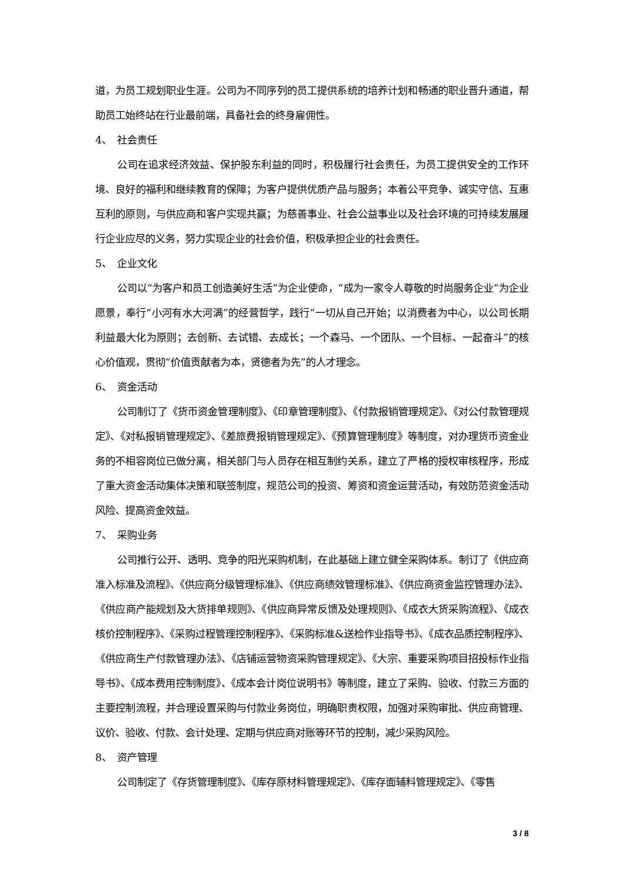道，为员工规划职业生涯。公司为不同序列的员工提供系统的培养计划和畅通的职业晋升通道，帮助员工始终站在行业最前端，具备社会的终身雇佣性。
4、 社会责任
公司在追求经济效益、保护股东利益的同时，积极履行社会责任，为员工提供安全的工作环境、良好的福利和继续教育的保障；为客户提供优质产品与服务；本着公平竞争、诚实守信、互惠互利的原则，与供应商和客户实现共赢；为慈善事业、社会公益事业以及社会环境的可持续发展履行企业应尽的义务，努力实现企业的社会价值，积极承担企业的社会责任。
5、 企业文化
公司以“为客户和员工创造美好生活”为企业使命，“成为一家令人尊敬的时尚服务企业”为企业愿景，奉行“小河有水大河满”的经营哲学，践行“一切从自己开始；以消费者为中心，以公司长期利益最大化为原则；去创新、去试错、去成长；一个森马、一个团队、一个目标、一起奋斗”的核心价值观，贯彻“价值贡献者为本，贤德者为先”的人才理念。
6、 资金活动
公司制订了《货币资金管理制度》、《印章管理制度》、《付款报销管理规定》、《对公付款管理规定》、《对私报销管理规定》、《差旅费报销管理规定》、《预算管理制度》等制度，对办理货币资金业务的不相容岗位已做分离，相关部门与人员存在相互制约关系，建立了严格的授权审核程序，形成了重大资金活动集体决策和联签制度，规范公司的投资、筹资和资金运营活动，有效防范资金活动风险、提高资金效益。
7、 采购业务
公司推行公开、透明、竞争的阳光采购机制，在此基础上建立健全采购体系。制订了《供应商准入标准及流程》、《供应商分级管理标准》、《供应商绩效管理标准》、《供应商资金监控管理办法》、《供应商产能规划及大货排单规则》、《供应商异常反馈及处理规则》、《成衣大货采购流程》、《成衣核价控制程序》、《采购过程管理控制程序》、《采购标准&送检作业指导书》、《成衣品质控制程序》、《供应商生产付款管理办法》、《店铺运营物资采购管理规定》、《大宗、重要采购项目招投标作业指导书》、《成本费用控制制度》、《成本会计岗位说明书》等制度，建立了采购、验收、付款三方面的主要控制流程，并合理设置采购与付款业务岗位，明确职责权限，加强对采购审批、供应商管理、议价、验收、付款、会计处理、定期与供应商对账等环节的控制，减少采购风险。
8、 资产管理
公司制定了《存货管理制度》、《库存原材料管理规定》、《库存面辅料管理规定》、《零售
3 / 8